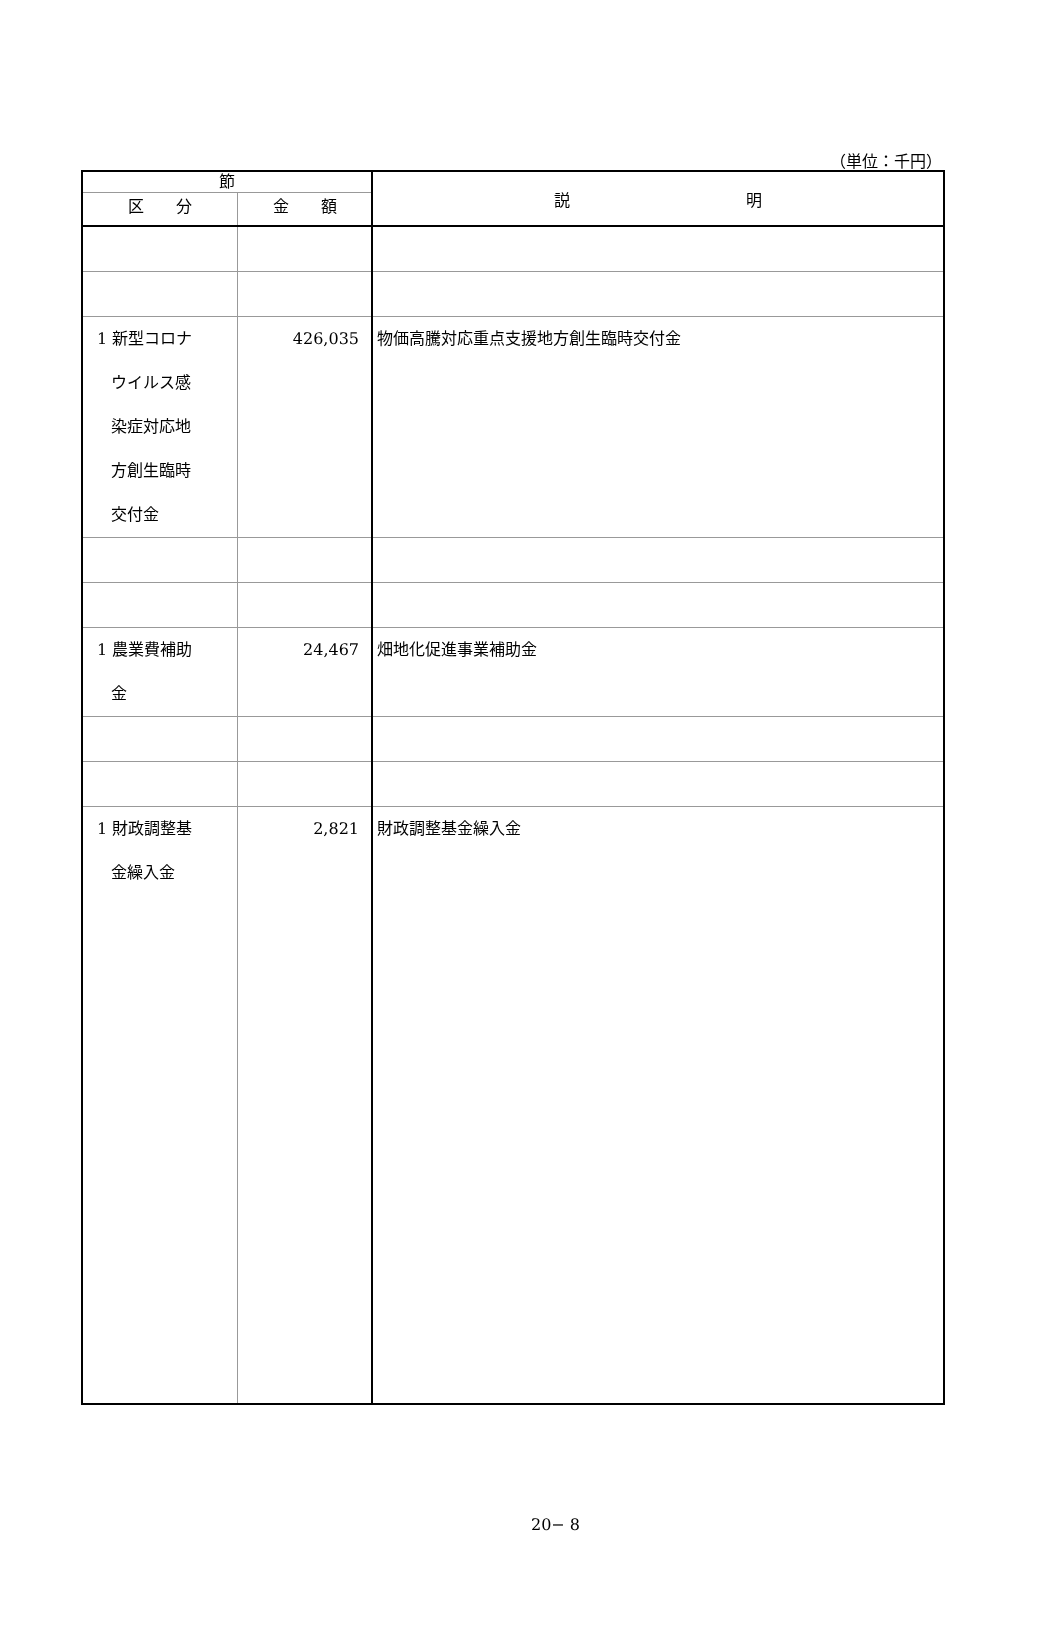（単位：千円）
| 節 | | 説 明 |
| --- | --- | --- |
| 区 分 | 金 額 | |
| 1 新型コロナ ウイルス感 染症対応地 方創生臨時 交付金 | 426,035 | 物価高騰対応重点支援地方創生臨時交付金 |
| 1 農業費補助 金 | 24,467 | 畑地化促進事業補助金 |
| 1 財政調整基 金繰入金 | 2,821 | 財政調整基金繰入金 |
20− 8